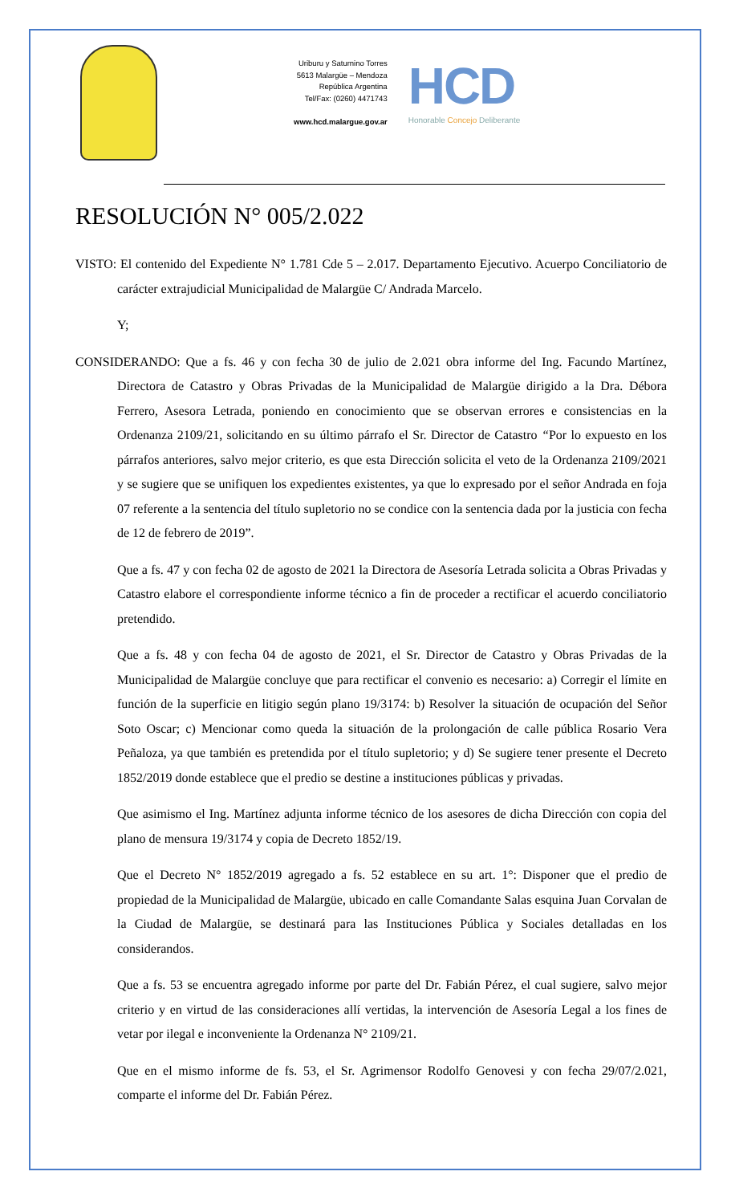Uriburu y Saturnino Torres
5613 Malargüe – Mendoza
República Argentina
Tel/Fax: (0260) 4471743
www.hcd.malargue.gov.ar
HCD
Honorable Concejo Deliberante
RESOLUCIÓN N° 005/2.022
VISTO: El contenido del Expediente N° 1.781 Cde 5 – 2.017. Departamento Ejecutivo. Acuerpo Conciliatorio de carácter extrajudicial Municipalidad de Malargüe C/ Andrada Marcelo.
Y;
CONSIDERANDO: Que a fs. 46 y con fecha 30 de julio de 2.021 obra informe del Ing. Facundo Martínez, Directora de Catastro y Obras Privadas de la Municipalidad de Malargüe dirigido a la Dra. Débora Ferrero, Asesora Letrada, poniendo en conocimiento que se observan errores e consistencias en la Ordenanza 2109/21, solicitando en su último párrafo el Sr. Director de Catastro “Por lo expuesto en los párrafos anteriores, salvo mejor criterio, es que esta Dirección solicita el veto de la Ordenanza 2109/2021 y se sugiere que se unifiquen los expedientes existentes, ya que lo expresado por el señor Andrada en foja 07 referente a la sentencia del título supletorio no se condice con la sentencia dada por la justicia con fecha de 12 de febrero de 2019”.
Que a fs. 47 y con fecha 02 de agosto de 2021 la Directora de Asesoría Letrada solicita a Obras Privadas y Catastro elabore el correspondiente informe técnico a fin de proceder a rectificar el acuerdo conciliatorio pretendido.
Que a fs. 48 y con fecha 04 de agosto de 2021, el Sr. Director de Catastro y Obras Privadas de la Municipalidad de Malargüe concluye que para rectificar el convenio es necesario: a) Corregir el límite en función de la superficie en litigio según plano 19/3174: b) Resolver la situación de ocupación del Señor Soto Oscar; c) Mencionar como queda la situación de la prolongación de calle pública Rosario Vera Peñaloza, ya que también es pretendida por el título supletorio; y d) Se sugiere tener presente el Decreto 1852/2019 donde establece que el predio se destine a instituciones públicas y privadas.
Que asimismo el Ing. Martínez adjunta informe técnico de los asesores de dicha Dirección con copia del plano de mensura 19/3174 y copia de Decreto 1852/19.
Que el Decreto N° 1852/2019 agregado a fs. 52 establece en su art. 1°: Disponer que el predio de propiedad de la Municipalidad de Malargüe, ubicado en calle Comandante Salas esquina Juan Corvalan de la Ciudad de Malargüe, se destinará para las Instituciones Pública y Sociales detalladas en los considerandos.
Que a fs. 53 se encuentra agregado informe por parte del Dr. Fabián Pérez, el cual sugiere, salvo mejor criterio y en virtud de las consideraciones allí vertidas, la intervención de Asesoría Legal a los fines de vetar por ilegal e inconveniente la Ordenanza N° 2109/21.
Que en el mismo informe de fs. 53, el Sr. Agrimensor Rodolfo Genovesi y con fecha 29/07/2.021, comparte el informe del Dr. Fabián Pérez.